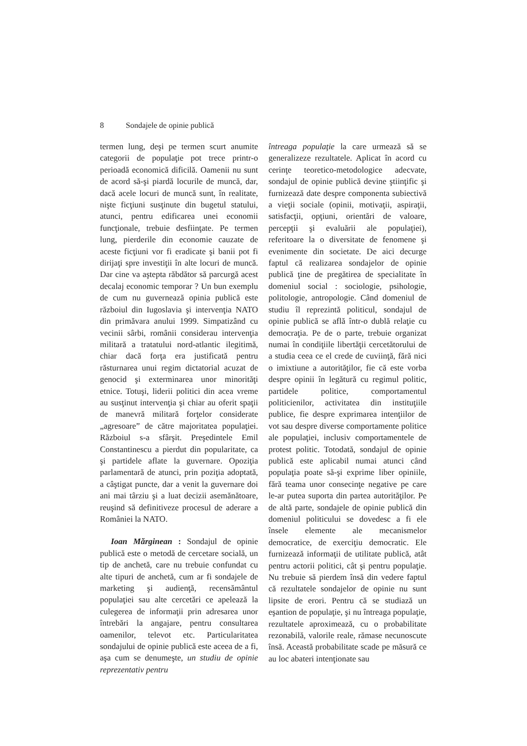8 Sondajele de opinie publică
termen lung, deşi pe termen scurt anumite categorii de populaţie pot trece printr-o perioadă economică dificilă. Oamenii nu sunt de acord să-şi piardă locurile de muncă, dar, dacă acele locuri de muncă sunt, în realitate, nişte ficţiuni susţinute din bugetul statului, atunci, pentru edificarea unei economii funcţionale, trebuie desfiinţate. Pe termen lung, pierderile din economie cauzate de aceste ficţiuni vor fi eradicate şi banii pot fi dirijaţi spre investiţii în alte locuri de muncă. Dar cine va aştepta răbdător să parcurgă acest decalaj economic temporar ? Un bun exemplu de cum nu guvernează opinia publică este războiul din Iugoslavia şi intervenţia NATO din primăvara anului 1999. Simpatizând cu vecinii sârbi, românii considerau intervenţia militară a tratatului nord-atlantic ilegitimă, chiar dacă forţa era justificată pentru răsturnarea unui regim dictatorial acuzat de genocid şi exterminarea unor minorităţi etnice. Totuşi, liderii politici din acea vreme au susţinut intervenţia şi chiar au oferit spaţii de manevră militară forţelor considerate „agresoare” de către majoritatea populaţiei. Războiul s-a sfârşit. Preşedintele Emil Constantinescu a pierdut din popularitate, ca şi partidele aflate la guvernare. Opoziţia parlamentară de atunci, prin poziţia adoptată, a câştigat puncte, dar a venit la guvernare doi ani mai târziu şi a luat decizii asemănătoare, reuşind să definitiveze procesul de aderare a României la NATO.
Ioan Mărginean : Sondajul de opinie publică este o metodă de cercetare socială, un tip de anchetă, care nu trebuie confundat cu alte tipuri de anchetă, cum ar fi sondajele de marketing şi audienţă, recensământul populaţiei sau alte cercetări ce apelează la culegerea de informaţii prin adresarea unor întrebări la angajare, pentru consultarea oamenilor, televot etc. Particularitatea sondajului de opinie publică este aceea de a fi, aşa cum se denumeşte, un studiu de opinie reprezentativ pentru
întreaga populaţie la care urmează să se generalizeze rezultatele. Aplicat în acord cu cerinţe teoretico-metodologice adecvate, sondajul de opinie publică devine ştiinţific şi furnizează date despre componenta subiectivă a vieţii sociale (opinii, motivaţii, aspiraţii, satisfacţii, opţiuni, orientări de valoare, percepţii şi evaluării ale populaţiei), referitoare la o diversitate de fenomene şi evenimente din societate. De aici decurge faptul că realizarea sondajelor de opinie publică ţine de pregătirea de specialitate în domeniul social : sociologie, psihologie, politologie, antropologie. Când domeniul de studiu îl reprezintă politicul, sondajul de opinie publică se află într-o dublă relaţie cu democraţia. Pe de o parte, trebuie organizat numai în condiţiile libertăţii cercetătorului de a studia ceea ce el crede de cuviinţă, fără nici o imixtiune a autorităţilor, fie că este vorba despre opinii în legătură cu regimul politic, partidele politice, comportamentul politicienilor, activitatea din instituţiile publice, fie despre exprimarea intenţiilor de vot sau despre diverse comportamente politice ale populaţiei, inclusiv comportamentele de protest politic. Totodată, sondajul de opinie publică este aplicabil numai atunci când populaţia poate să-şi exprime liber opiniile, fără teama unor consecinţe negative pe care le-ar putea suporta din partea autorităţilor. Pe de altă parte, sondajele de opinie publică din domeniul politicului se dovedesc a fi ele însele elemente ale mecanismelor democratice, de exerciţiu democratic. Ele furnizează informaţii de utilitate publică, atât pentru actorii politici, cât şi pentru populaţie. Nu trebuie să pierdem însă din vedere faptul că rezultatele sondajelor de opinie nu sunt lipsite de erori. Pentru că se studiază un eşantion de populaţie, şi nu întreaga populaţie, rezultatele aproximează, cu o probabilitate rezonabilă, valorile reale, rămase necunoscute însă. Această probabilitate scade pe măsură ce au loc abateri intenţionate sau